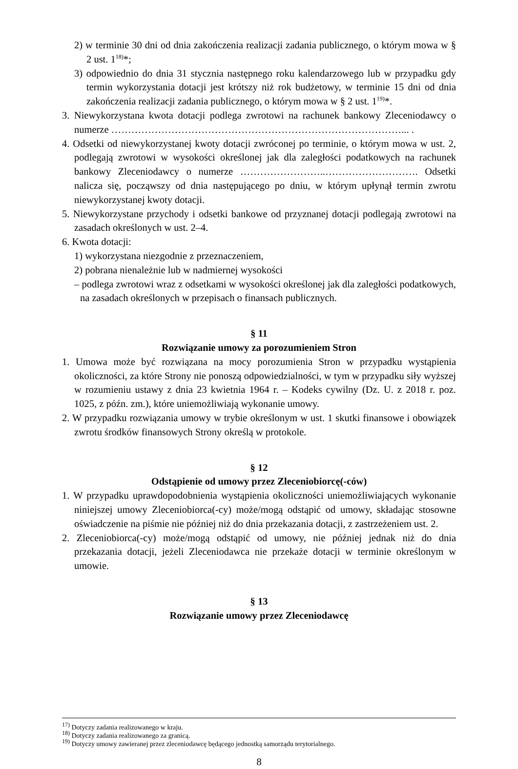2) w terminie 30 dni od dnia zakończenia realizacji zadania publicznego, o którym mowa w § 2 ust. 1<sup>18)</sup>*;
3) odpowiednio do dnia 31 stycznia następnego roku kalendarzowego lub w przypadku gdy termin wykorzystania dotacji jest krótszy niż rok budżetowy, w terminie 15 dni od dnia zakończenia realizacji zadania publicznego, o którym mowa w § 2 ust. 1<sup>19)</sup>*.
3. Niewykorzystana kwota dotacji podlega zwrotowi na rachunek bankowy Zleceniodawcy o numerze ……………………………………………………………………………... .
4. Odsetki od niewykorzystanej kwoty dotacji zwróconej po terminie, o którym mowa w ust. 2, podlegają zwrotowi w wysokości określonej jak dla zaległości podatkowych na rachunek bankowy Zleceniodawcy o numerze ……………………..………………………. Odsetki nalicza się, począwszy od dnia następującego po dniu, w którym upłynął termin zwrotu niewykorzystanej kwoty dotacji.
5. Niewykorzystane przychody i odsetki bankowe od przyznanej dotacji podlegają zwrotowi na zasadach określonych w ust. 2–4.
6. Kwota dotacji:
1) wykorzystana niezgodnie z przeznaczeniem,
2) pobrana nienależnie lub w nadmiernej wysokości
– podlega zwrotowi wraz z odsetkami w wysokości określonej jak dla zaległości podatkowych, na zasadach określonych w przepisach o finansach publicznych.
§ 11
Rozwiązanie umowy za porozumieniem Stron
1. Umowa może być rozwiązana na mocy porozumienia Stron w przypadku wystąpienia okoliczności, za które Strony nie ponoszą odpowiedzialności, w tym w przypadku siły wyższej w rozumieniu ustawy z dnia 23 kwietnia 1964 r. – Kodeks cywilny (Dz. U. z 2018 r. poz. 1025, z późn. zm.), które uniemożliwiają wykonanie umowy.
2. W przypadku rozwiązania umowy w trybie określonym w ust. 1 skutki finansowe i obowiązek zwrotu środków finansowych Strony określą w protokole.
§ 12
Odstąpienie od umowy przez Zleceniobiorcę(-ców)
1. W przypadku uprawdopodobnienia wystąpienia okoliczności uniemożliwiających wykonanie niniejszej umowy Zleceniobiorca(-cy) może/mogą odstąpić od umowy, składając stosowne oświadczenie na piśmie nie później niż do dnia przekazania dotacji, z zastrzeżeniem ust. 2.
2. Zleceniobiorca(-cy) może/mogą odstąpić od umowy, nie później jednak niż do dnia przekazania dotacji, jeżeli Zleceniodawca nie przekaże dotacji w terminie określonym w umowie.
§ 13
Rozwiązanie umowy przez Zleceniodawcę
<sup>17)</sup> Dotyczy zadania realizowanego w kraju.
<sup>18)</sup> Dotyczy zadania realizowanego za granicą.
<sup>19)</sup> Dotyczy umowy zawieranej przez zleceniodawcę będącego jednostką samorządu terytorialnego.
8